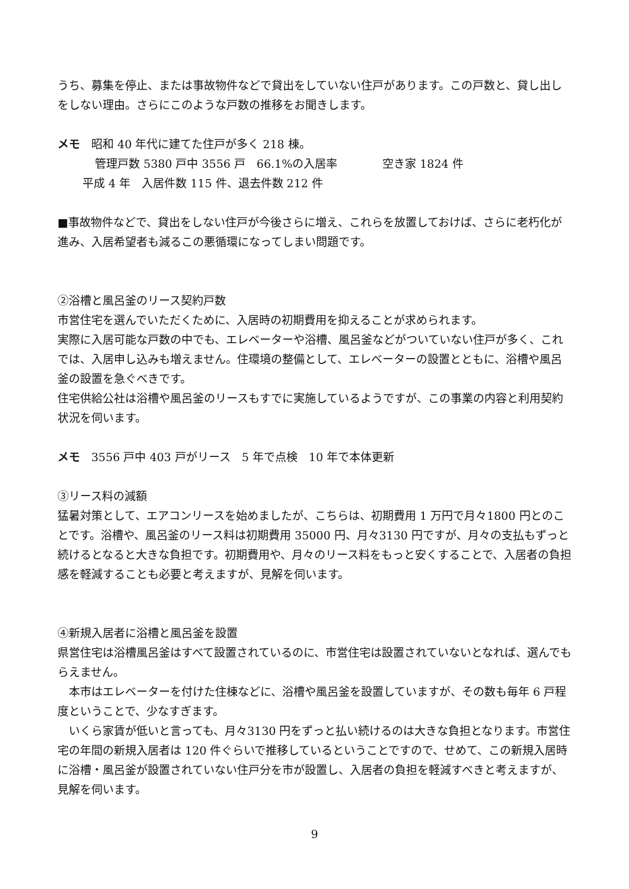うち、募集を停止、または事故物件などで貸出をしていない住戸があります。この戸数と、貸し出しをしない理由。さらにこのような戸数の推移をお聞きします。
メモ　昭和 40 年代に建てた住戸が多く 218 棟。
管理戸数 5380 戸中 3556 戸　66.1%の入居率　　　　空き家 1824 件
平成 4 年　入居件数 115 件、退去件数 212 件
■事故物件などで、貸出をしない住戸が今後さらに増え、これらを放置しておけば、さらに老朽化が進み、入居希望者も減るこの悪循環になってしまい問題です。
②浴槽と風呂釜のリース契約戸数
市営住宅を選んでいただくために、入居時の初期費用を抑えることが求められます。
実際に入居可能な戸数の中でも、エレベーターや浴槽、風呂釜などがついていない住戸が多く、これでは、入居申し込みも増えません。住環境の整備として、エレベーターの設置とともに、浴槽や風呂釜の設置を急ぐべきです。
住宅供給公社は浴槽や風呂釜のリースもすでに実施しているようですが、この事業の内容と利用契約状況を伺います。
メモ　3556 戸中 403 戸がリース　5 年で点検　10 年で本体更新
③リース料の減額
猛暑対策として、エアコンリースを始めましたが、こちらは、初期費用 1 万円で月々1800 円とのことです。浴槽や、風呂釜のリース料は初期費用 35000 円、月々3130 円ですが、月々の支払もずっと続けるとなると大きな負担です。初期費用や、月々のリース料をもっと安くすることで、入居者の負担感を軽減することも必要と考えますが、見解を伺います。
④新規入居者に浴槽と風呂釜を設置
県営住宅は浴槽風呂釜はすべて設置されているのに、市営住宅は設置されていないとなれば、選んでもらえません。
　本市はエレベーターを付けた住棟などに、浴槽や風呂釜を設置していますが、その数も毎年 6 戸程度ということで、少なすぎます。
　いくら家賃が低いと言っても、月々3130 円をずっと払い続けるのは大きな負担となります。市営住宅の年間の新規入居者は 120 件ぐらいで推移しているということですので、せめて、この新規入居時に浴槽・風呂釜が設置されていない住戸分を市が設置し、入居者の負担を軽減すべきと考えますが、見解を伺います。
9